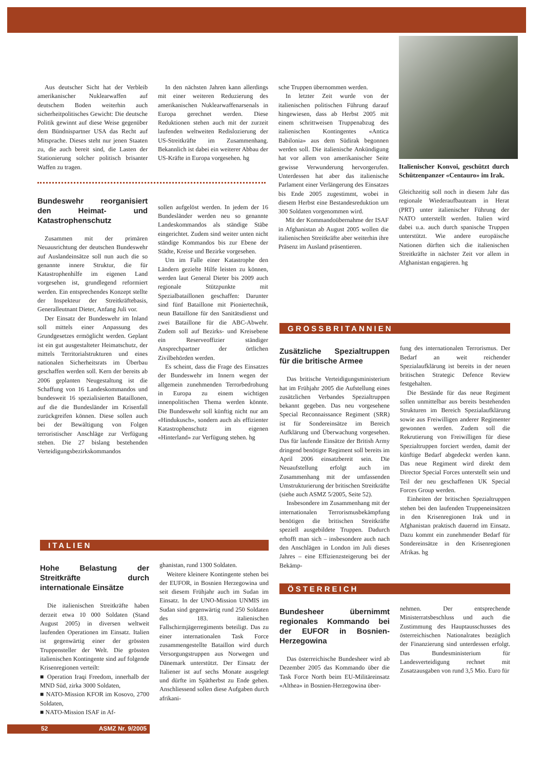Aus deutscher Sicht hat der Verbleib amerikanischer Nuklearwaffen auf deutschem Boden weiterhin auch sicherheitpolitisches Gewicht: Die deutsche Politik gewinnt auf diese Weise gegenüber dem Bündnispartner USA das Recht auf Mitsprache. Dieses steht nur jenen Staaten zu, die auch bereit sind, die Lasten der Stationierung solcher politisch brisanter Waffen zu tragen.
Bundeswehr reorganisiert den Heimat- und Katastrophenschutz
Zusammen mit der primären Neuausrichtung der deutschen Bundeswehr auf Auslandeinsätze soll nun auch die so genannte innere Struktur, die für Katastrophenhilfe im eigenen Land vorgesehen ist, grundlegend reformiert werden. Ein entsprechendes Konzept stellte der Inspekteur der Streitkräftebasis, Generalleutnant Dieter, Anfang Juli vor.
Der Einsatz der Bundeswehr im Inland soll mittels einer Anpassung des Grundgesetzes ermöglicht werden. Geplant ist ein gut ausgestalteter Heimatschutz, der mittels Territorialstrukturen und eines nationalen Sicherheitsrats im Überbau geschaffen werden soll. Kern der bereits ab 2006 geplanten Neugestaltung ist die Schaffung von 16 Landeskommandos und bundesweit 16 spezialisierten Bataillonen, auf die die Bundesländer im Krisenfall zurückgreifen können. Diese sollen auch bei der Bewältigung von Folgen terroristischer Anschläge zur Verfügung stehen. Die 27 bislang bestehenden Verteidigungsbezirkskommandos
In den nächsten Jahren kann allerdings mit einer weiteren Reduzierung des amerikanischen Nuklearwaffenarsenals in Europa gerechnet werden. Diese Reduktionen stehen auch mit der zurzeit laufenden weltweiten Redislozierung der US-Streitkräfte im Zusammenhang. Bekannlich ist dabei ein weiterer Abbau der US-Kräfte in Europa vorgesehen. hg
sollen aufgelöst werden. In jedem der 16 Bundesländer werden neu so genannte Landeskommandos als ständige Stäbe eingerichtet. Zudem sind weiter unten nicht ständige Kommandos bis zur Ebene der Städte, Kreise und Bezirke vorgesehen.
Um im Falle einer Katastrophe den Ländern gezielte Hilfe leisten zu können, werden laut General Dieter bis 2009 auch regionale Stützpunkte mit Spezialbataillonen geschaffen: Darunter sind fünf Bataillone mit Pioniertechnik, neun Bataillone für den Sanitätsdienst und zwei Bataillone für die ABC-Abwehr. Zudem soll auf Bezirks- und Kreisebene ein Reserveoffizier ständiger Ansprechpartner der örtlichen Zivilbehörden werden.
Es scheint, dass die Frage des Einsatzes der Bundeswehr im Innern wegen der allgemein zunehmenden Terrorbedrohung in Europa zu einem wichtigen innenpolitischen Thema werden könnte. Die Bundeswehr soll künftig nicht nur am «Hindukusch», sondern auch als effizienter Katastrophenschutz im eigenen «Hinterland» zur Verfügung stehen. hg
sche Truppen übernommen werden.
In letzter Zeit wurde von der italienischen politischen Führung darauf hingewiesen, dass ab Herbst 2005 mit einem schrittweisen Truppenabzug des italienischen Kontingentes «Antica Babilonia» aus dem Südirak begonnen werden soll. Die italienische Ankündigung hat vor allem von amerikanischer Seite gewisse Verwunderung hervorgerufen. Unterdessen hat aber das italienische Parlament einer Verlängerung des Einsatzes bis Ende 2005 zugestimmt, wobei in diesem Herbst eine Bestandesreduktion um 300 Soldaten vorgenommen wird.
Mit der Kommandoübernahme der ISAF in Afghanistan ab August 2005 wollen die italienischen Streitkräfte aber weiterhin ihre Präsenz im Ausland präsentieren.
Italienischer Konvoi, geschützt durch Schützenpanzer «Centauro» im Irak.
Gleichzeitig soll noch in diesem Jahr das regionale Wiederaufbauteam in Herat (PRT) unter italienischer Führung der NATO unterstellt werden. Italien wird dabei u.a. auch durch spanische Truppen unterstützt. Wie andere europäische Nationen dürften sich die italienischen Streitkräfte in nächster Zeit vor allem in Afghanistan engagieren. hg
GROSSBRITANNIEN
Zusätzliche Spezialtruppen für die britische Armee
Das britische Verteidigungsministerium hat im Frühjahr 2005 die Aufstellung eines zusätzlichen Verbandes Spezialtruppen bekannt gegeben. Das neu vorgesehene Special Reconnaissance Regiment (SRR) ist für Sondereinsätze im Bereich Aufklärung und Überwachung vorgesehen. Das für laufende Einsätze der British Army dringend benötigte Regiment soll bereits im April 2006 einsatzbereit sein. Die Neuaufstellung erfolgt auch im Zusammenhang mit der umfassenden Umstrukturierung der britischen Streitkräfte (siehe auch ASMZ 5/2005, Seite 52).
Insbesondere im Zusammenhang mit der internationalen Terrorismusbekämpfung benötigen die britischen Streitkräfte speziell ausgebildete Truppen. Dadurch erhofft man sich – insbesondere auch nach den Anschlägen in London im Juli dieses Jahres – eine Effizienzsteigerung bei der Bekämp-
fung des internationalen Terrorismus. Der Bedarf an weit reichender Spezialaufklärung ist bereits in der neuen britischen Strategic Defence Review festgehalten.
Die Bestände für das neue Regiment sollen unmittelbar aus bereits bestehenden Strukturen im Bereich Spezialaufklärung sowie aus Freiwilligen anderer Regimenter gewonnen werden. Zudem soll die Rekrutierung von Freiwilligen für diese Spezialtruppen forciert werden, damit der künftige Bedarf abgedeckt werden kann. Das neue Regiment wird direkt dem Director Special Forces unterstellt sein und Teil der neu geschaffenen UK Special Forces Group werden.
Einheiten der britischen Spezialtruppen stehen bei den laufenden Truppeneinsätzen in den Krisenregionen Irak und in Afghanistan praktisch dauernd im Einsatz. Dazu kommt ein zunehmender Bedarf für Sondereinsätze in den Krisenregionen Afrikas. hg
ÖSTERREICH
Bundesheer übernimmt regionales Kommando bei der EUFOR in Bosnien-Herzegowina
Das österreichische Bundesheer wird ab Dezember 2005 das Kommando über die Task Force North beim EU-Militäreinsatz «Althea» in Bosnien-Herzegowina über-
nehmen. Der entsprechende Ministerratsbeschluss und auch die Zustimmung des Hauptausschusses des österreichischen Nationalrates bezüglich der Finanzierung sind unterdessen erfolgt. Das Bundesministerium für Landesverteidigung rechnet mit Zusatzausgaben von rund 3,5 Mio. Euro für
ITALIEN
Hohe Belastung der Streitkräfte durch internationale Einsätze
Die italienischen Streitkräfte haben derzeit etwa 10 000 Soldaten (Stand August 2005) in diversen weltweit laufenden Operationen im Einsatz. Italien ist gegenwärtig einer der grössten Truppensteller der Welt. Die grössten italienischen Kontingente sind auf folgende Krisenregionen verteilt:
■ Operation Iraqi Freedom, innerhalb der MND Süd, zirka 3000 Soldaten,
■ NATO-Mission KFOR im Kosovo, 2700 Soldaten,
■ NATO-Mission ISAF in Af-
ghanistan, rund 1300 Soldaten.
Weitere kleinere Kontingente stehen bei der EUFOR, in Bosnien Herzegowina und seit diesem Frühjahr auch im Sudan im Einsatz. In der UNO-Mission UNMIS im Sudan sind gegenwärtig rund 250 Soldaten des 183. italienischen Fallschirmjägerregiments beteiligt. Das zu einer internationalen Task Force zusammengestellte Bataillon wird durch Versorgungstruppen aus Norwegen und Dänemark unterstützt. Der Einsatz der Italiener ist auf sechs Monate ausgelegt und dürfte im Spätherbst zu Ende gehen. Anschliessend sollen diese Aufgaben durch afrikani-
52 ASMZ Nr. 9/2005